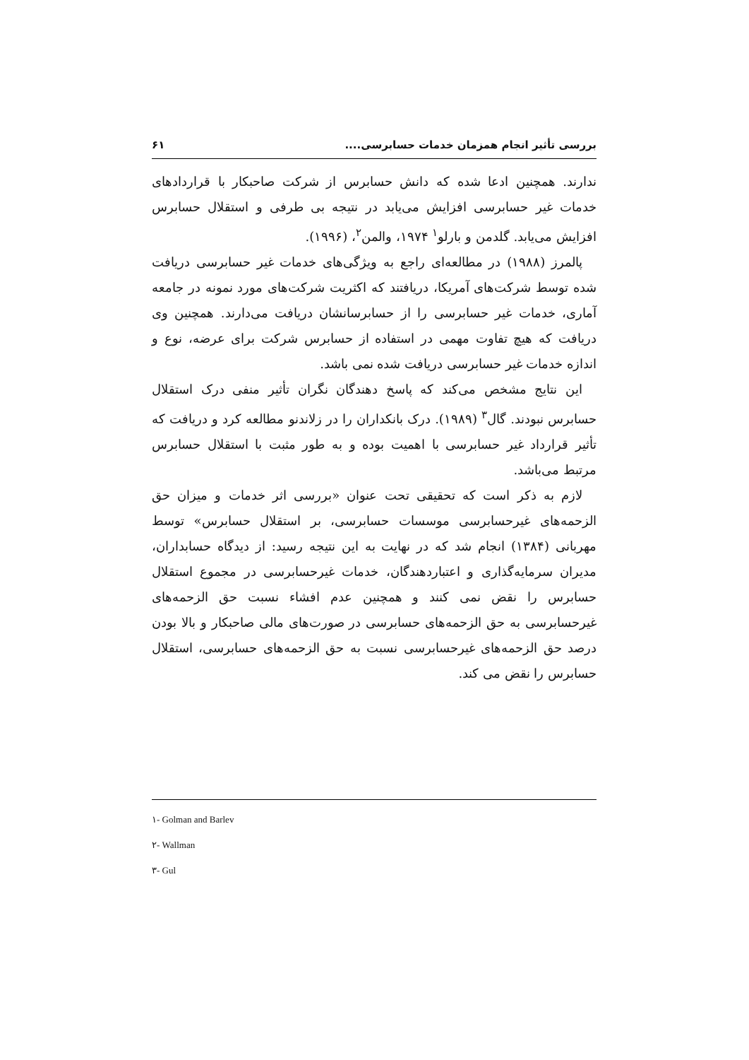بررسی تأثیر انجام همزمان خدمات حسابرسی.... ۶۱
ندارند. همچنین ادعا شده که دانش حسابرس از شرکت صاحبکار با قراردادهای خدمات غیر حسابرسی افزایش می‌یابد در نتیجه بی طرفی و استقلال حسابرس افزایش می‌یابد. گلدمن و بارلو<sup>۱</sup> ۱۹۷۴، والمن<sup>۲</sup>، (۱۹۹۶).
پالمرز (۱۹۸۸) در مطالعه‌ای راجع به ویژگی‌های خدمات غیر حسابرسی دریافت شده توسط شرکت‌های آمریکا، دریافتند که اکثریت شرکت‌های مورد نمونه در جامعه آماری، خدمات غیر حسابرسی را از حسابرسانشان دریافت می‌دارند. همچنین وی دریافت که هیچ تفاوت مهمی در استفاده از حسابرس شرکت برای عرضه، نوع و اندازه خدمات غیر حسابرسی دریافت شده نمی باشد.
این نتایج مشخص می‌کند که پاسخ دهندگان نگران تأثیر منفی درک استقلال حسابرس نبودند. گال<sup>۳</sup> (۱۹۸۹). درک بانکداران را در زلاندنو مطالعه کرد و دریافت که تأثیر قرارداد غیر حسابرسی با اهمیت بوده و به طور مثبت با استقلال حسابرس مرتبط می‌باشد.
لازم به ذکر است که تحقیقی تحت عنوان «بررسی اثر خدمات و میزان حق الزحمه‌های غیرحسابرسی موسسات حسابرسی، بر استقلال حسابرس» توسط مهربانی (۱۳۸۴) انجام شد که در نهایت به این نتیجه رسید: از دیدگاه حسابداران، مدیران سرمایه‌گذاری و اعتباردهندگان، خدمات غیرحسابرسی در مجموع استقلال حسابرس را نقض نمی کنند و همچنین عدم افشاء نسبت حق الزحمه‌های غیرحسابرسی به حق الزحمه‌های حسابرسی در صورت‌های مالی صاحبکار و بالا بودن درصد حق الزحمه‌های غیرحسابرسی نسبت به حق الزحمه‌های حسابرسی، استقلال حسابرس را نقض می کند.
۱- Golman and Barlev
۲- Wallman
۳- Gul